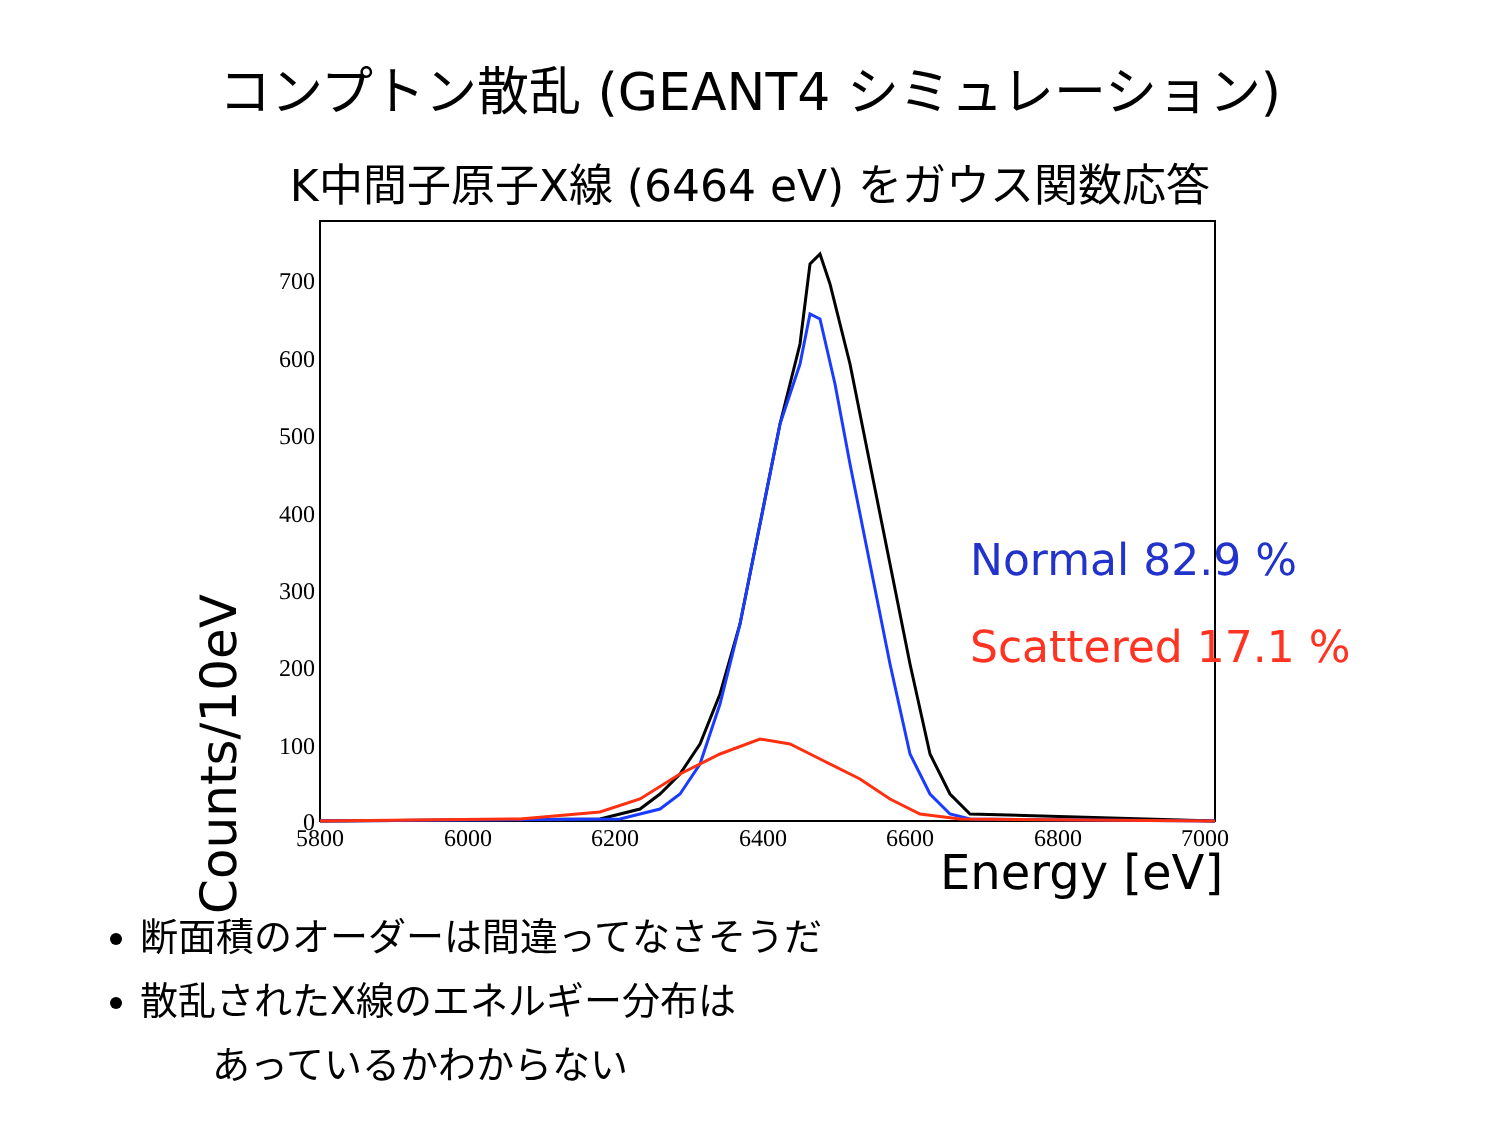コンプトン散乱 (GEANT4 シミュレーション)
K中間子原子X線 (6464 eV) をガウス関数応答
700
600
500
400
300
200
100
0
5800
6000
6200
6400
6600
6800
7000
Counts/10eV
Normal 82.9 %
Scattered 17.1 %
Energy [eV]
断面積のオーダーは間違ってなさそうだ
散乱されたX線のエネルギー分布は
あっているかわからない